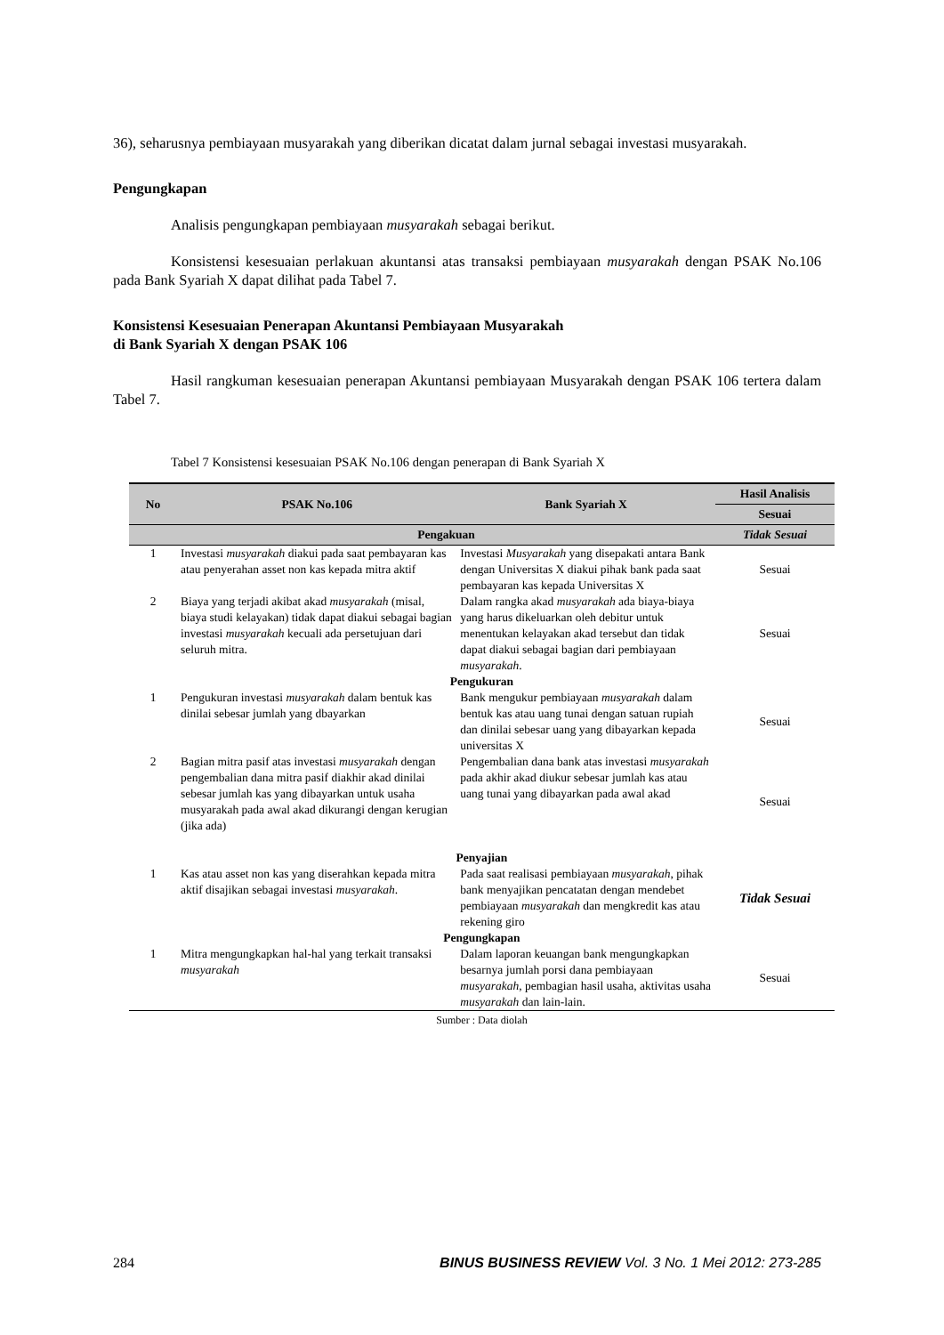36), seharusnya pembiayaan musyarakah yang diberikan dicatat dalam jurnal sebagai investasi musyarakah.
Pengungkapan
Analisis pengungkapan pembiayaan musyarakah sebagai berikut.
Konsistensi kesesuaian perlakuan akuntansi atas transaksi pembiayaan musyarakah dengan PSAK No.106 pada Bank Syariah X dapat dilihat pada Tabel 7.
Konsistensi Kesesuaian Penerapan Akuntansi Pembiayaan Musyarakah
di Bank Syariah X dengan PSAK 106
Hasil rangkuman kesesuaian penerapan Akuntansi pembiayaan Musyarakah dengan PSAK 106 tertera dalam Tabel 7.
Tabel 7 Konsistensi kesesuaian PSAK No.106 dengan penerapan di Bank Syariah X
| No | PSAK No.106 | Bank Syariah X | Hasil Analisis |
| --- | --- | --- | --- |
| | | | Sesuai |
| | Pengakuan | | Tidak Sesuai |
| 1 | Investasi musyarakah diakui pada saat pembayaran kas atau penyerahan asset non kas kepada mitra aktif | Investasi Musyarakah yang disepakati antara Bank dengan Universitas X diakui pihak bank pada saat pembayaran kas kepada Universitas X | Sesuai |
| 2 | Biaya yang terjadi akibat akad musyarakah (misal, biaya studi kelayakan) tidak dapat diakui sebagai bagian investasi musyarakah kecuali ada persetujuan dari seluruh mitra. | Dalam rangka akad musyarakah ada biaya-biaya yang harus dikeluarkan oleh debitur untuk menentukan kelayakan akad tersebut dan tidak dapat diakui sebagai bagian dari pembiayaan musyarakah . | Sesuai |
| Pengukuran | | | |
| 1 | Pengukuran investasi musyarakah dalam bentuk kas dinilai sebesar jumlah yang dbayarkan | Bank mengukur pembiayaan musyarakah dalam bentuk kas atau uang tunai dengan satuan rupiah dan dinilai sebesar uang yang dibayarkan kepada universitas X | Sesuai |
| 2 | Bagian mitra pasif atas investasi musyarakah dengan pengembalian dana mitra pasif diakhir akad dinilai sebesar jumlah kas yang dibayarkan untuk usaha musyarakah pada awal akad dikurangi dengan kerugian (jika ada) | Pengembalian dana bank atas investasi musyarakah pada akhir akad diukur sebesar jumlah kas atau uang tunai yang dibayarkan pada awal akad | Sesuai |
| Penyajian | | | |
| 1 | Kas atau asset non kas yang diserahkan kepada mitra aktif disajikan sebagai investasi musyarakah . | Pada saat realisasi pembiayaan musyarakah , pihak bank menyajikan pencatatan dengan mendebet pembiayaan musyarakah dan mengkredit kas atau rekening giro | Tidak Sesuai |
| Pengungkapan | | | |
| 1 | Mitra mengungkapkan hal-hal yang terkait transaksi musyarakah | Dalam laporan keuangan bank mengungkapkan besarnya jumlah porsi dana pembiayaan musyarakah , pembagian hasil usaha, aktivitas usaha musyarakah dan lain-lain. | Sesuai |
Sumber : Data diolah
284 BINUS BUSINESS REVIEW Vol. 3 No. 1 Mei 2012: 273-285